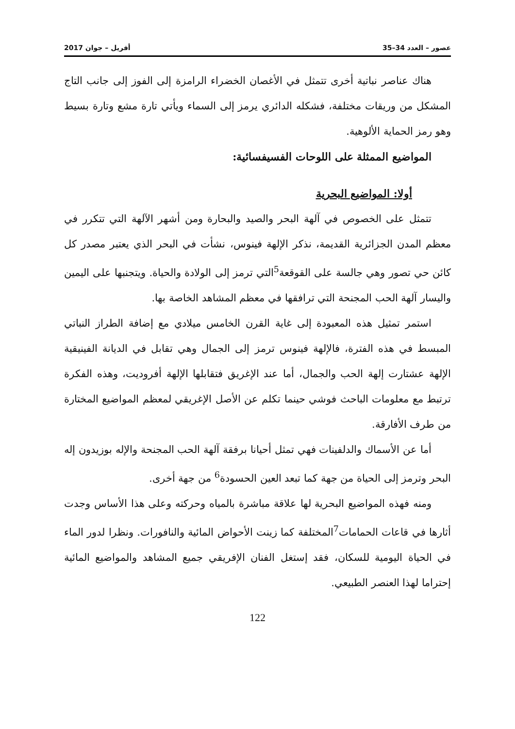عصور – العدد 34–35 أفريل – جوان 2017
هناك عناصر نباتية أخرى تتمثل في الأغصان الخضراء الرامزة إلى الفوز إلى جانب التاج المشكل من وريقات مختلفة، فشكله الدائري يرمز إلى السماء ويأتي تارة مشع وتارة بسيط وهو رمز الحماية الألوهية.
المواضيع الممثلة على اللوحات الفسيفسائية:
أولا: المواضيع البحرية
تتمثل على الخصوص في آلهة البحر والصيد والبحارة ومن أشهر الآلهة التي تتكرر في معظم المدن الجزائرية القديمة، نذكر الإلهة فينوس، نشأت في البحر الذي يعتبر مصدر كل كائن حي تصور وهي جالسة على القوقعة<sup>5</sup>التي ترمز إلى الولادة والحياة. ويتجنبها على اليمين واليسار آلهة الحب المجنحة التي ترافقها في معظم المشاهد الخاصة بها.
استمر تمثيل هذه المعبودة إلى غاية القرن الخامس ميلادي مع إضافة الطراز النباتي المبسط في هذه الفترة، فالإلهة فينوس ترمز إلى الجمال وهي تقابل في الديانة الفينيقية الإلهة عشتارت إلهة الحب والجمال، أما عند الإغريق فتقابلها الإلهة أفروديت، وهذه الفكرة ترتبط مع معلومات الباحث فوشي حينما تكلم عن الأصل الإغريقي لمعظم المواضيع المختارة من طرف الأفارقة.
أما عن الأسماك والدلفينات فهي تمثل أحيانا برفقة آلهة الحب المجنحة والإله بوزيدون إله البحر وترمز إلى الحياة من جهة كما تبعد العين الحسودة<sup>6</sup> من جهة أخرى.
ومنه فهذه المواضيع البحرية لها علاقة مباشرة بالمياه وحركته وعلى هذا الأساس وجدت أثارها في قاعات الحمامات<sup>7</sup>المختلفة كما زينت الأحواض المائية والنافورات. ونظرا لدور الماء في الحياة اليومية للسكان، فقد إستغل الفنان الإفريقي جميع المشاهد والمواضيع المائية إحتراما لهذا العنصر الطبيعي.
122